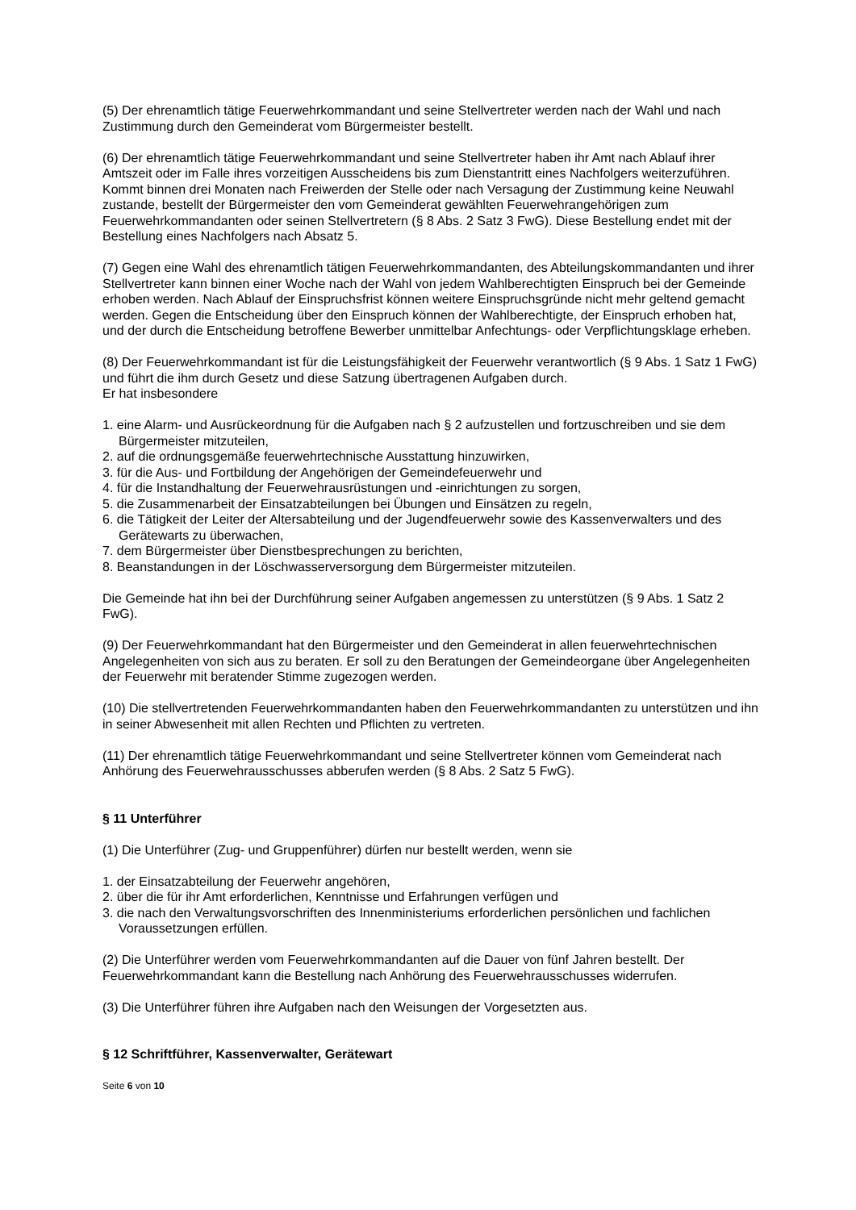(5) Der ehrenamtlich tätige Feuerwehrkommandant und seine Stellvertreter werden nach der Wahl und nach Zustimmung durch den Gemeinderat vom Bürgermeister bestellt.
(6) Der ehrenamtlich tätige Feuerwehrkommandant und seine Stellvertreter haben ihr Amt nach Ablauf ihrer Amtszeit oder im Falle ihres vorzeitigen Ausscheidens bis zum Dienstantritt eines Nachfolgers weiterzuführen. Kommt binnen drei Monaten nach Freiwerden der Stelle oder nach Versagung der Zustimmung keine Neuwahl zustande, bestellt der Bürgermeister den vom Gemeinderat gewählten Feuerwehrangehörigen zum Feuerwehrkommandanten oder seinen Stellvertretern (§ 8 Abs. 2 Satz 3 FwG). Diese Bestellung endet mit der Bestellung eines Nachfolgers nach Absatz 5.
(7) Gegen eine Wahl des ehrenamtlich tätigen Feuerwehrkommandanten, des Abteilungskommandanten und ihrer Stellvertreter kann binnen einer Woche nach der Wahl von jedem Wahlberechtigten Einspruch bei der Gemeinde erhoben werden. Nach Ablauf der Einspruchsfrist können weitere Einspruchsgründe nicht mehr geltend gemacht werden. Gegen die Entscheidung über den Einspruch können der Wahlberechtigte, der Einspruch erhoben hat, und der durch die Entscheidung betroffene Bewerber unmittelbar Anfechtungs- oder Verpflichtungsklage erheben.
(8) Der Feuerwehrkommandant ist für die Leistungsfähigkeit der Feuerwehr verantwortlich (§ 9 Abs. 1 Satz 1 FwG) und führt die ihm durch Gesetz und diese Satzung übertragenen Aufgaben durch.
Er hat insbesondere
1. eine Alarm- und Ausrückeordnung für die Aufgaben nach § 2 aufzustellen und fortzuschreiben und sie dem Bürgermeister mitzuteilen,
2. auf die ordnungsgemäße feuerwehrtechnische Ausstattung hinzuwirken,
3. für die Aus- und Fortbildung der Angehörigen der Gemeindefeuerwehr und
4. für die Instandhaltung der Feuerwehrausrüstungen und -einrichtungen zu sorgen,
5. die Zusammenarbeit der Einsatzabteilungen bei Übungen und Einsätzen zu regeln,
6. die Tätigkeit der Leiter der Altersabteilung und der Jugendfeuerwehr sowie des Kassenverwalters und des Gerätewarts zu überwachen,
7. dem Bürgermeister über Dienstbesprechungen zu berichten,
8. Beanstandungen in der Löschwasserversorgung dem Bürgermeister mitzuteilen.
Die Gemeinde hat ihn bei der Durchführung seiner Aufgaben angemessen zu unterstützen (§ 9 Abs. 1 Satz 2 FwG).
(9) Der Feuerwehrkommandant hat den Bürgermeister und den Gemeinderat in allen feuerwehrtechnischen Angelegenheiten von sich aus zu beraten. Er soll zu den Beratungen der Gemeindeorgane über Angelegenheiten der Feuerwehr mit beratender Stimme zugezogen werden.
(10) Die stellvertretenden Feuerwehrkommandanten haben den Feuerwehrkommandanten zu unterstützen und ihn in seiner Abwesenheit mit allen Rechten und Pflichten zu vertreten.
(11) Der ehrenamtlich tätige Feuerwehrkommandant und seine Stellvertreter können vom Gemeinderat nach Anhörung des Feuerwehrausschusses abberufen werden (§ 8 Abs. 2 Satz 5 FwG).
§ 11 Unterführer
(1) Die Unterführer (Zug- und Gruppenführer) dürfen nur bestellt werden, wenn sie
1. der Einsatzabteilung der Feuerwehr angehören,
2. über die für ihr Amt erforderlichen, Kenntnisse und Erfahrungen verfügen und
3. die nach den Verwaltungsvorschriften des Innenministeriums erforderlichen persönlichen und fachlichen Voraussetzungen erfüllen.
(2) Die Unterführer werden vom Feuerwehrkommandanten auf die Dauer von fünf Jahren bestellt. Der Feuerwehrkommandant kann die Bestellung nach Anhörung des Feuerwehrausschusses widerrufen.
(3) Die Unterführer führen ihre Aufgaben nach den Weisungen der Vorgesetzten aus.
§ 12 Schriftführer, Kassenverwalter, Gerätewart
Seite 6 von 10